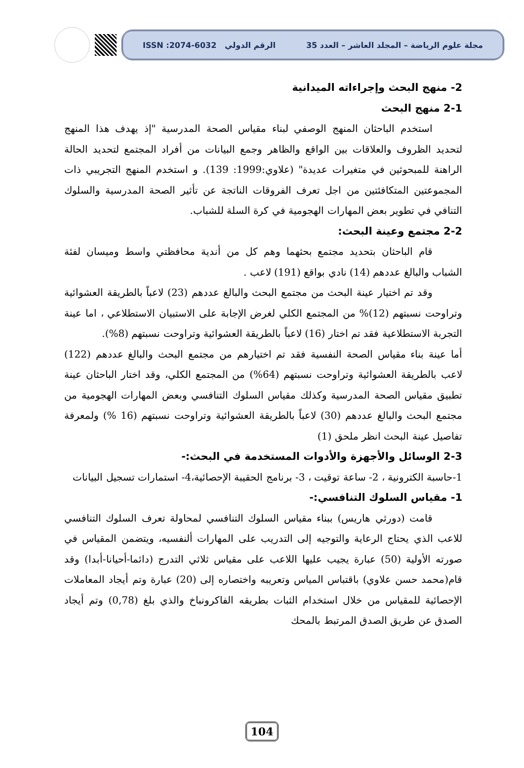مجلة علوم الرياضة – المجلد العاشر – العدد 35 الرقم الدولي ISSN :2074-6032
2- منهج البحث وإجراءاته الميدانية
2-1 منهج البحث
استخدم الباحثان المنهج الوصفي لبناء مقياس الصحة المدرسية "إذ يهدف هذا المنهج لتحديد الظروف والعلاقات بين الواقع والظاهر وجمع البيانات من أفراد المجتمع لتحديد الحالة الراهنة للمبحوثين في متغيرات عديدة" (علاوي:1999: 139). و استخدم المنهج التجريبي ذات المجموعتين المتكافئتين من اجل تعرف الفروقات الناتجة عن تأثير الصحة المدرسية والسلوك التنافي في تطوير بعض المهارات الهجومية في كرة السلة للشباب.
2-2 مجتمع وعينة البحث:
قام الباحثان بتحديد مجتمع بحثهما وهم كل من أندية محافظتي واسط وميسان لفئة الشباب والبالغ عددهم (14) نادي بواقع (191) لاعب .
وقد تم اختيار عينة البحث من مجتمع البحث والبالغ عددهم (23) لاعباً بالطريقة العشوائية وتراوحت نسبتهم (12)% من المجتمع الكلي لغرض الإجابة على الاستبيان الاستطلاعي ، اما عينة التجربة الاستطلاعية فقد تم اختار (16) لاعباً بالطريقة العشوائية وتراوحت نسبتهم (8%).
أما عينة بناء مقياس الصحة النفسية فقد تم اختيارهم من مجتمع البحث والبالغ عددهم (122) لاعب بالطريقة العشوائية وتراوحت نسبتهم (64%) من المجتمع الكلي، وقد اختار الباحثان عينة تطبيق مقياس الصحة المدرسية وكذلك مقياس السلوك التنافسي وبعض المهارات الهجومية من مجتمع البحث والبالغ عددهم (30) لاعباً بالطريقة العشوائية وتراوحت نسبتهم (16 %) ولمعرفة تفاصيل عينة البحث انظر ملحق (1)
2-3 الوسائل والأجهزة والأدوات المستخدمة في البحث:-
1-حاسبة الكترونية ، 2- ساعة توقيت ، 3- برنامج الحقيبة الإحصائية،4- استمارات تسجيل البيانات
1- مقياس السلوك التنافسي:-
قامت (دورثي هاريس) ببناء مقياس السلوك التنافسي لمحاولة تعرف السلوك التنافسي للاعب الذي يحتاج الرعاية والتوجيه إلى التدريب على المهارات ألنفسيه، ويتضمن المقياس في صورته الأولية (50) عبارة يجيب عليها اللاعب على مقياس ثلاثي التدرج (دائما-أحيانا-أبدا) وقد قام(محمد حسن علاوي) باقتباس المياس وتعريبه واختصاره إلى (20) عبارة وتم أيجاد المعاملات الإحصائية للمقياس من خلال استخدام الثبات بطريقه الفاكرونباخ والذي بلغ (0,78) وتم أيجاد الصدق عن طريق الصدق المرتبط بالمحك
104